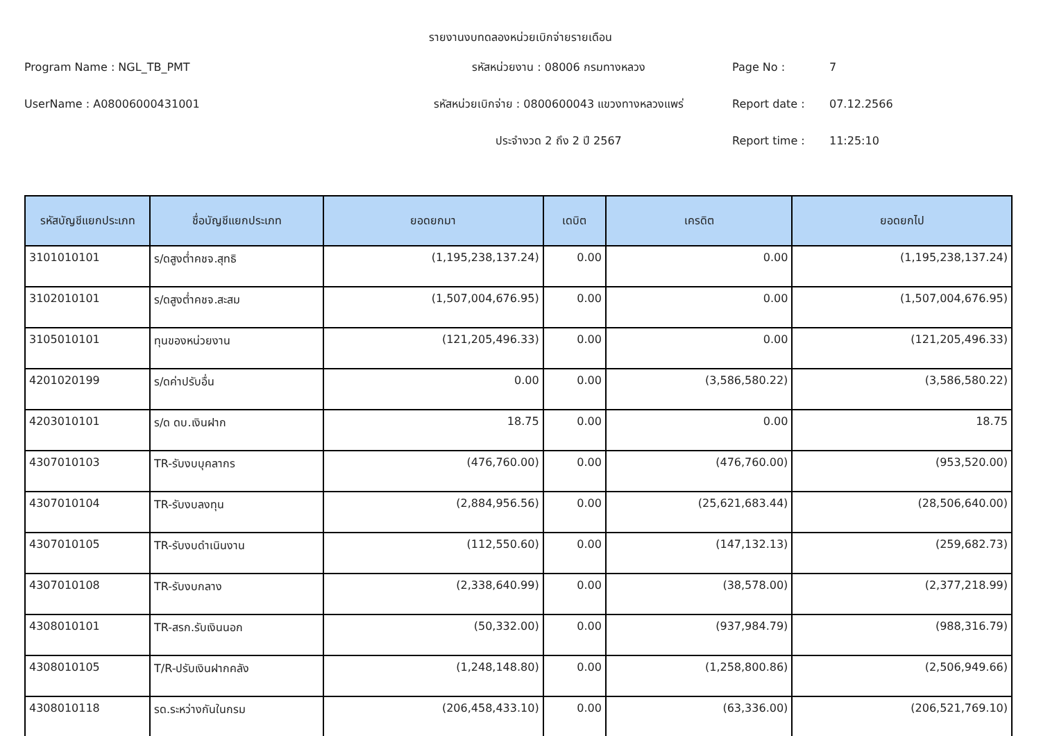รายงานงบทดลองหน่วยเบิกจ่ายรายเดือน
Program Name : NGL_TB_PMT
รหัสหน่วยงาน : 08006 กรมทางหลวง
Page No :
7
UserName : A08006000431001
รหัสหน่วยเบิกจ่าย : 0800600043 แขวงทางหลวงแพร่
Report date :
07.12.2566
ประจำงวด 2 ถึง 2 ปี 2567
Report time :
11:25:10
| รหัสบัญชีแยกประเภท | ชื่อบัญชีแยกประเภท | ยอดยกมา | เดบิต | เครดิต | ยอดยกไป |
| --- | --- | --- | --- | --- | --- |
| 3101010101 | ร/ดสูงต่ำคชจ.สุทธิ | (1,195,238,137.24) | 0.00 | 0.00 | (1,195,238,137.24) |
| 3102010101 | ร/ดสูงต่ำคชจ.สะสม | (1,507,004,676.95) | 0.00 | 0.00 | (1,507,004,676.95) |
| 3105010101 | ทุนของหน่วยงาน | (121,205,496.33) | 0.00 | 0.00 | (121,205,496.33) |
| 4201020199 | ร/ดค่าปรับอื่น | 0.00 | 0.00 | (3,586,580.22) | (3,586,580.22) |
| 4203010101 | ร/ด ดบ.เงินฝาก | 18.75 | 0.00 | 0.00 | 18.75 |
| 4307010103 | TR-รับงบบุคลากร | (476,760.00) | 0.00 | (476,760.00) | (953,520.00) |
| 4307010104 | TR-รับงบลงทุน | (2,884,956.56) | 0.00 | (25,621,683.44) | (28,506,640.00) |
| 4307010105 | TR-รับงบดำเนินงาน | (112,550.60) | 0.00 | (147,132.13) | (259,682.73) |
| 4307010108 | TR-รับงบกลาง | (2,338,640.99) | 0.00 | (38,578.00) | (2,377,218.99) |
| 4308010101 | TR-สรก.รับเงินนอก | (50,332.00) | 0.00 | (937,984.79) | (988,316.79) |
| 4308010105 | T/R-ปรับเงินฝากคลัง | (1,248,148.80) | 0.00 | (1,258,800.86) | (2,506,949.66) |
| 4308010118 | รด.ระหว่างกันในกรม | (206,458,433.10) | 0.00 | (63,336.00) | (206,521,769.10) |